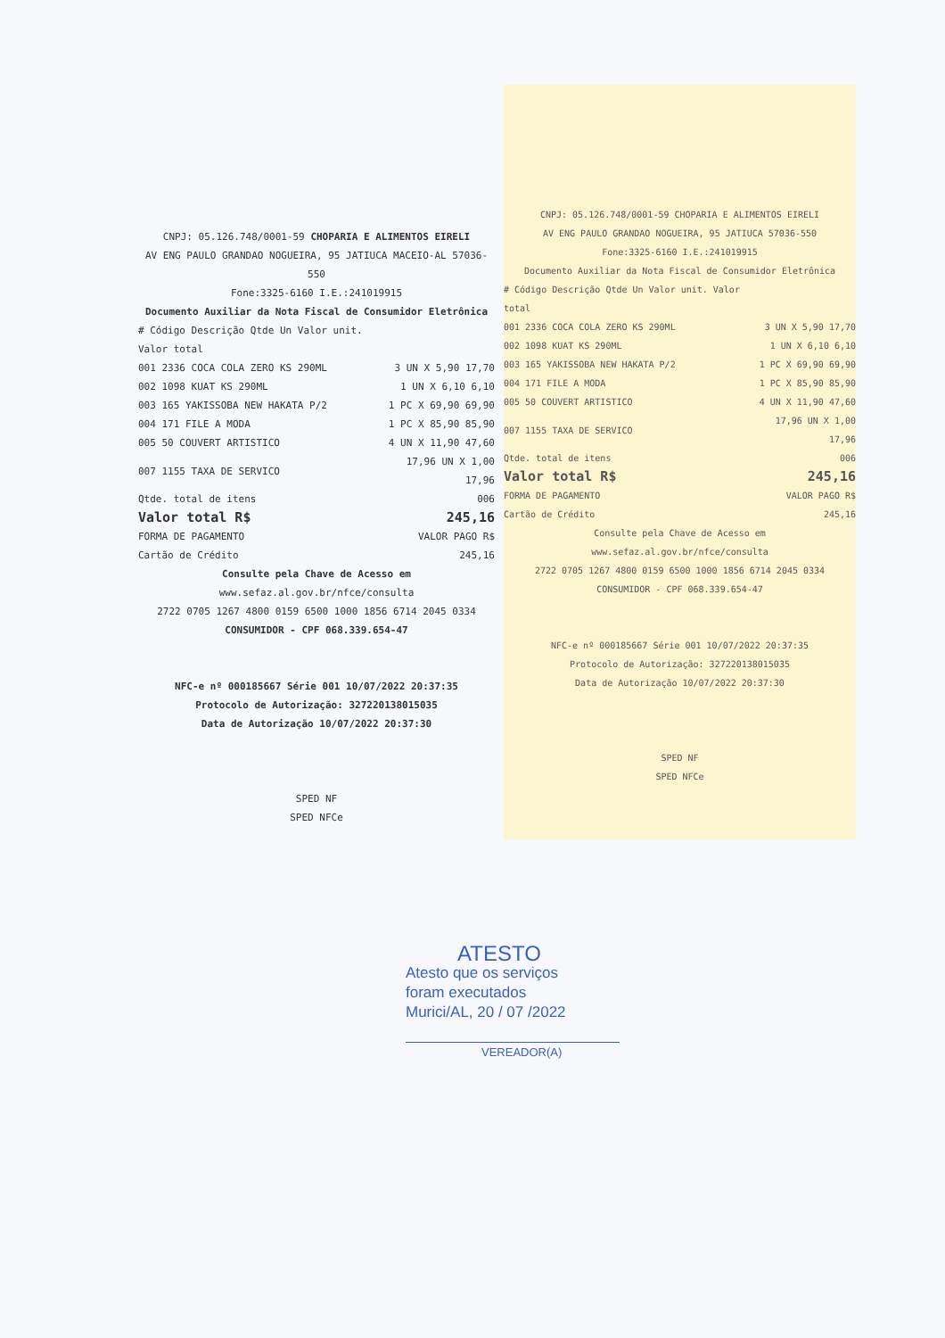CNPJ: 05.126.748/0001-59 CHOPARIA E ALIMENTOS EIRELI
AV ENG PAULO GRANDAO NOGUEIRA, 95 JATIUCA MACEIO-AL 57036-550
Fone:3325-6160 I.E.:241019915
Documento Auxiliar da Nota Fiscal de Consumidor Eletrônica
| # Código Descrição Qtde Un Valor unit. Valor total | |
| 001 2336 COCA COLA ZERO KS 290ML | 3 UN X 5,90 17,70 |
| 002 1098 KUAT KS 290ML | 1 UN X 6,10 6,10 |
| 003 165 YAKISSOBA NEW HAKATA P/2 | 1 PC X 69,90 69,90 |
| 004 171 FILE A MODA | 1 PC X 85,90 85,90 |
| 005 50 COUVERT ARTISTICO | 4 UN X 11,90 47,60 |
| 007 1155 TAXA DE SERVICO | 17,96 UN X 1,00 17,96 |
| Qtde. total de itens | 006 |
| Valor total R$ | 245,16 |
| FORMA DE PAGAMENTO | VALOR PAGO R$ |
| Cartão de Crédito | 245,16 |
Consulte pela Chave de Acesso em
www.sefaz.al.gov.br/nfce/consulta
2722 0705 1267 4800 0159 6500 1000 1856 6714 2045 0334
CONSUMIDOR - CPF 068.339.654-47
NFC-e nº 000185667 Série 001 10/07/2022 20:37:35
Protocolo de Autorização: 327220138015035
Data de Autorização 10/07/2022 20:37:30
SPED NF
SPED NFCe
CNPJ: 05.126.748/0001-59 CHOPARIA E ALIMENTOS EIRELI
AV ENG PAULO GRANDAO NOGUEIRA, 95 JATIUCA 57036-550
Fone:3325-6160 I.E.:241019915
Documento Auxiliar da Nota Fiscal de Consumidor Eletrônica
| # Código Descrição Qtde Un Valor unit. Valor total | |
| 001 2336 COCA COLA ZERO KS 290ML | 3 UN X 5,90 17,70 |
| 002 1098 KUAT KS 290ML | 1 UN X 6,10 6,10 |
| 003 165 YAKISSOBA NEW HAKATA P/2 | 1 PC X 69,90 69,90 |
| 004 171 FILE A MODA | 1 PC X 85,90 85,90 |
| 005 50 COUVERT ARTISTICO | 4 UN X 11,90 47,60 |
| 007 1155 TAXA DE SERVICO | 17,96 UN X 1,00 17,96 |
| Qtde. total de itens | 006 |
| Valor total R$ | 245,16 |
| FORMA DE PAGAMENTO | VALOR PAGO R$ |
| Cartão de Crédito | 245,16 |
Consulte pela Chave de Acesso em
www.sefaz.al.gov.br/nfce/consulta
2722 0705 1267 4800 0159 6500 1000 1856 6714 2045 0334
CONSUMIDOR - CPF 068.339.654-47
NFC-e nº 000185667 Série 001 10/07/2022 20:37:35
Protocolo de Autorização: 327220138015035
Data de Autorização 10/07/2022 20:37:30
SPED NF
SPED NFCe
ATESTO
Atesto que os serviços
foram executados
Murici/AL, 20 / 07 /2022
VEREADOR(A)